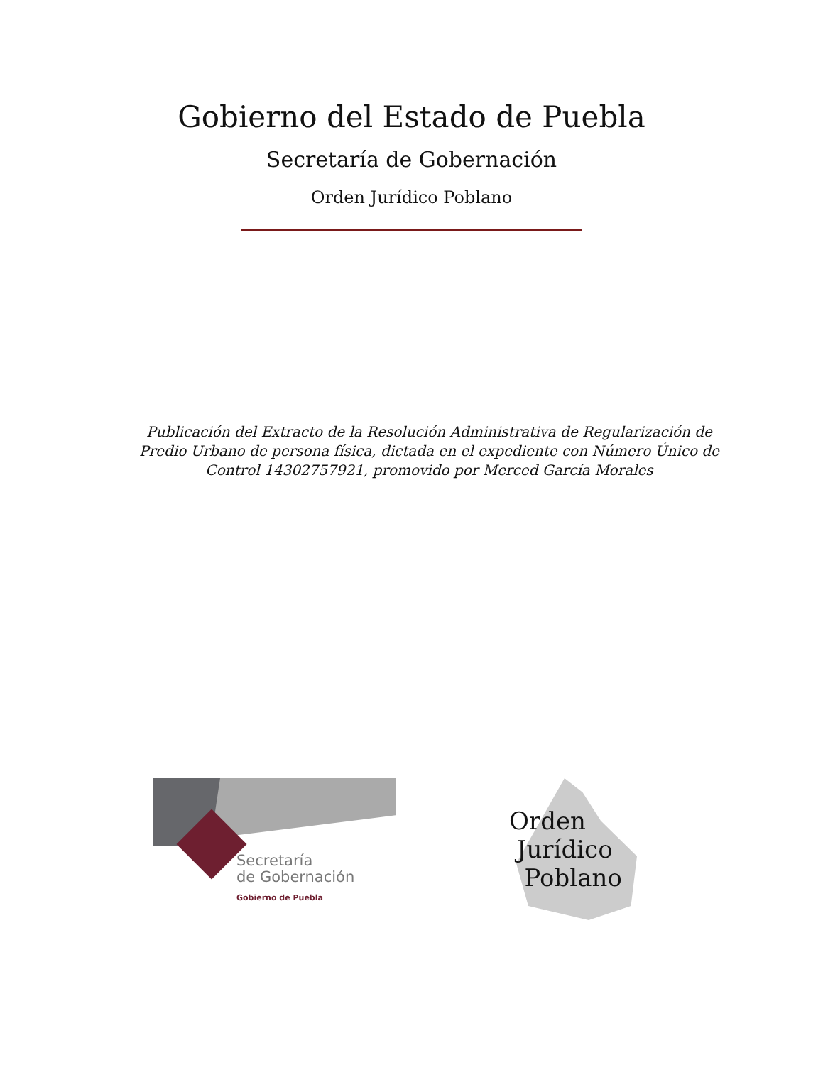Gobierno del Estado de Puebla
Secretaría de Gobernación
Orden Jurídico Poblano
Publicación del Extracto de la Resolución Administrativa de Regularización de Predio Urbano de persona física, dictada en el expediente con Número Único de Control 14302757921, promovido por Merced García Morales
Secretaría
de Gobernación
Gobierno de Puebla
Orden
Jurídico
Poblano